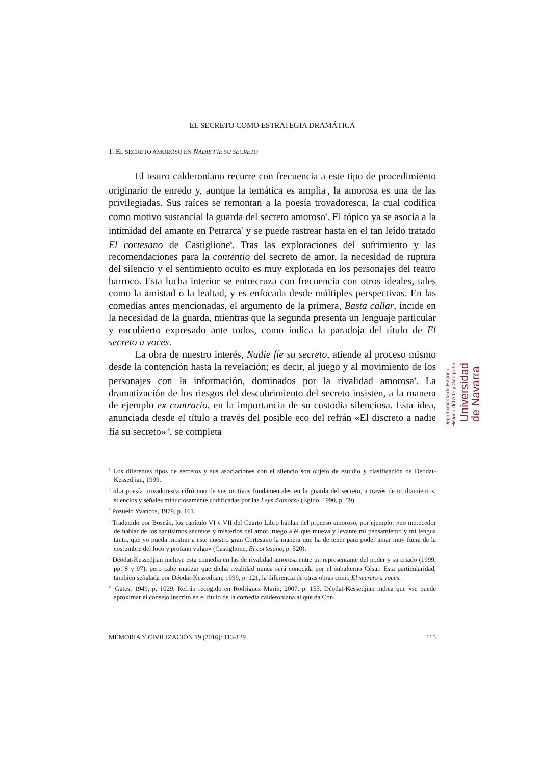EL SECRETO COMO ESTRATEGIA DRAMÁTICA
1. EL SECRETO AMOROSO EN NADIE FÍE SU SECRETO
El teatro calderoniano recurre con frecuencia a este tipo de procedimiento originario de enredo y, aunque la temática es amplia<sup>5</sup>, la amorosa es una de las privilegiadas. Sus raíces se remontan a la poesía trovadoresca, la cual codifica como motivo sustancial la guarda del secreto amoroso<sup>6</sup>. El tópico ya se asocia a la intimidad del amante en Petrarca<sup>7</sup> y se puede rastrear hasta en el tan leído tratado El cortesano de Castiglione<sup>8</sup>. Tras las exploraciones del sufrimiento y las recomendaciones para la contentio del secreto de amor, la necesidad de ruptura del silencio y el sentimiento oculto es muy explotada en los personajes del teatro barroco. Esta lucha interior se entrecruza con frecuencia con otros ideales, tales como la amistad o la lealtad, y es enfocada desde múltiples perspectivas. En las comedias antes mencionadas, el argumento de la primera, Basta callar, incide en la necesidad de la guarda, mientras que la segunda presenta un lenguaje particular y encubierto expresado ante todos, como indica la paradoja del título de El secreto a voces.
La obra de nuestro interés, Nadie fíe su secreto, atiende al proceso mismo desde la contención hasta la revelación; es decir, al juego y al movimiento de los personajes con la información, dominados por la rivalidad amorosa<sup>9</sup>. La dramatización de los riesgos del descubrimiento del secreto insisten, a la manera de ejemplo ex contrario, en la importancia de su custodia silenciosa. Esta idea, anunciada desde el título a través del posible eco del refrán «El discreto a nadie fía su secreto»<sup>10</sup>, se completa
<sup>5</sup> Los diferentes tipos de secretos y sus asociaciones con el silencio son objeto de estudio y clasificación de Déodat-Kessedjian, 1999.
<sup>6</sup> «La poesía trovadoresca cifró uno de sus motivos fundamentales en la guarda del secreto, a través de ocultamientos, silencios y señales minuciosamente codificadas por las Leys d'amors» (Egido, 1990, p. 59).
<sup>7</sup> Pozuelo Yvancos, 1979, p. 161.
<sup>8</sup> Traducido por Boscán, los capítulo VI y VII del Cuarto Libro hablan del proceso amoroso, por ejemplo: «no merecedor de hablar de los santísimos secretos y misterios del amor, ruego a él que mueva y levante mi pensamiento y mi lengua tanto, que yo pueda mostrar a este nuestro gran Cortesano la manera que ha de tener para poder amar muy fuera de la costumbre del loco y profano vulgo» (Castiglione, El cortesano, p. 520).
<sup>9</sup> Déodat-Kessedjian incluye esta comedia en las de rivalidad amorosa entre un representante del poder y su criado (1999, pp. 8 y 97), pero cabe matizar que dicha rivalidad nunca será conocida por el subalterno César. Esta particularidad, también señalada por Déodat-Kessedjian, 1999, p. 121, la diferencia de otras obras como El secreto a voces.
<sup>10</sup> Gates, 1949, p. 1029. Refrán recogido en Rodríguez Marín, 2007, p. 155. Déodat-Kessedjian indica que «se puede aproximar el consejo inscrito en el título de la comedia calderoniana al que da Cor-
MEMORIA Y CIVILIZACIÓN 19 (2016): 113-129 115
Departamento de Historia,
Historia del Arte y Geografía
Universidad
de Navarra